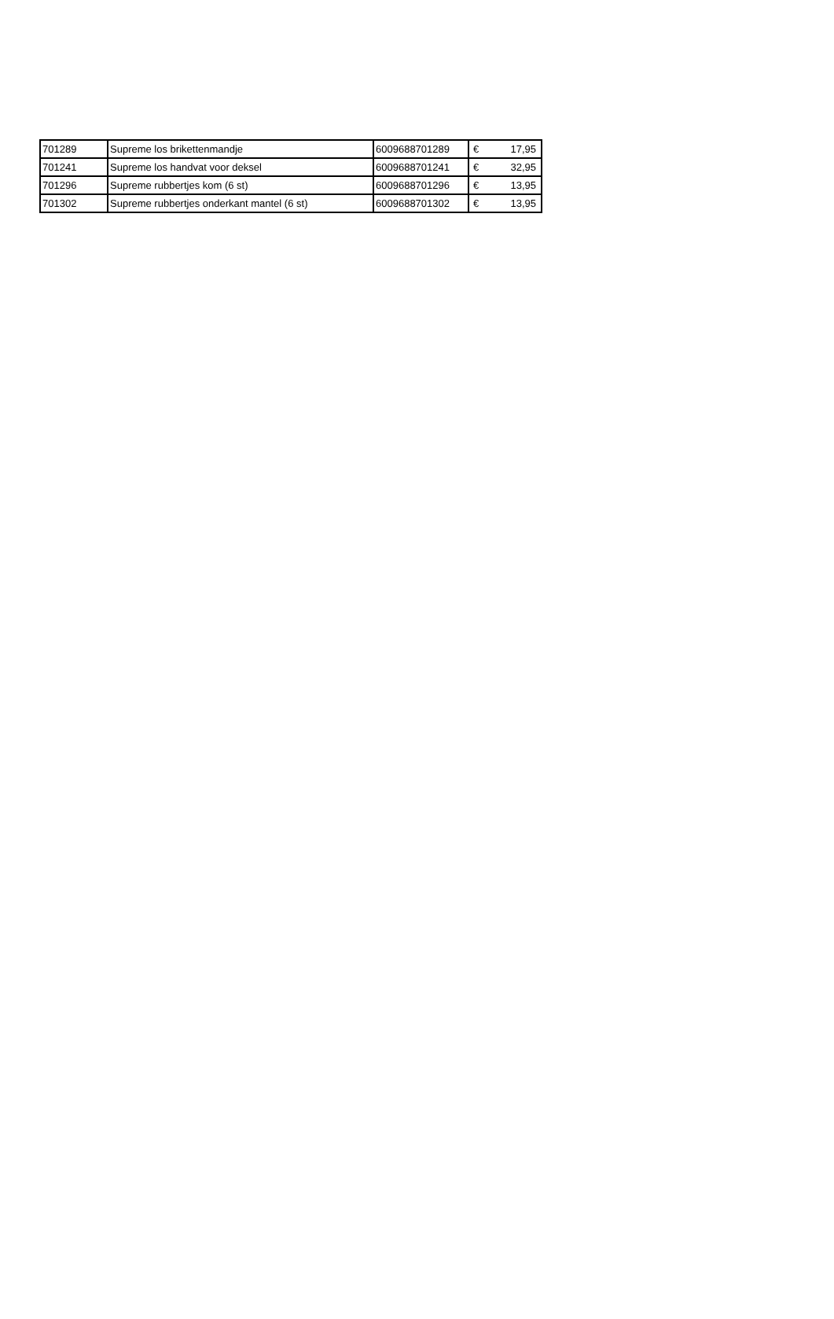| 701289 | Supreme los brikettenmandje | 6009688701289 | € | 17,95 |
| 701241 | Supreme los handvat voor deksel | 6009688701241 | € | 32,95 |
| 701296 | Supreme rubbertjes kom (6 st) | 6009688701296 | € | 13,95 |
| 701302 | Supreme rubbertjes onderkant mantel (6 st) | 6009688701302 | € | 13,95 |